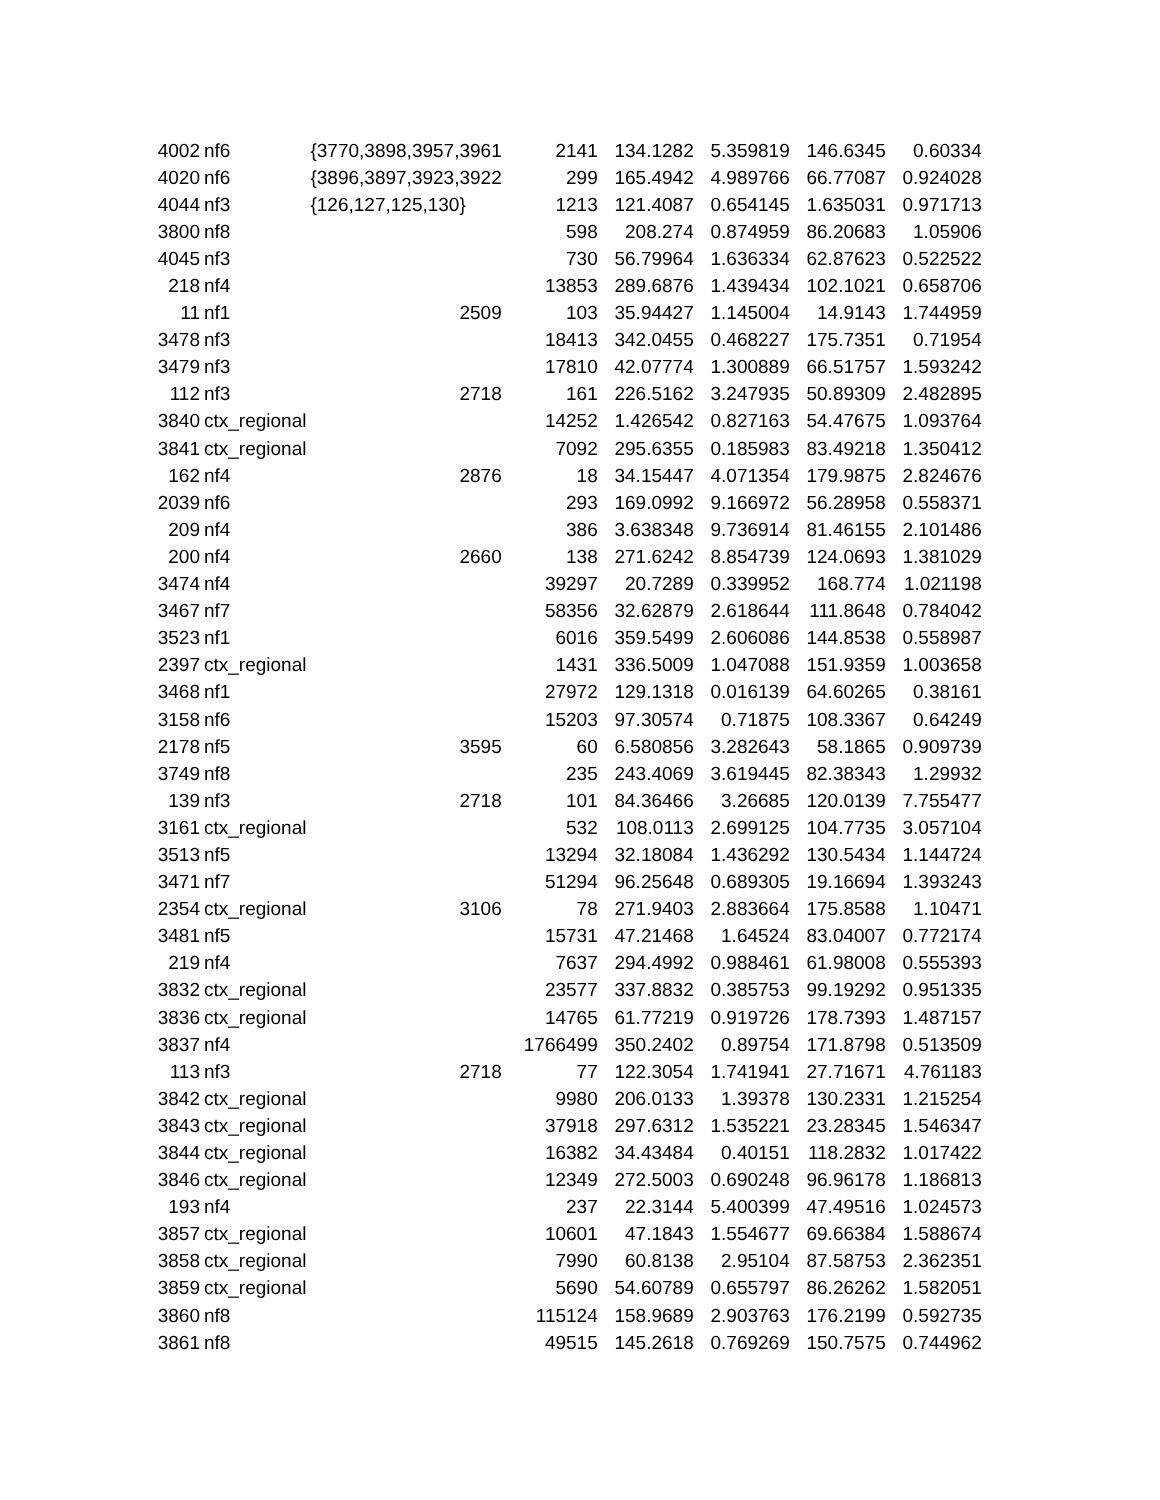| 4002 | nf6 | {3770,3898,3957,3961 | 2141 | 134.1282 | 5.359819 | 146.6345 | 0.60334 |
| 4020 | nf6 | {3896,3897,3923,3922 | 299 | 165.4942 | 4.989766 | 66.77087 | 0.924028 |
| 4044 | nf3 | {126,127,125,130} | 1213 | 121.4087 | 0.654145 | 1.635031 | 0.971713 |
| 3800 | nf8 | | 598 | 208.274 | 0.874959 | 86.20683 | 1.05906 |
| 4045 | nf3 | | 730 | 56.79964 | 1.636334 | 62.87623 | 0.522522 |
| 218 | nf4 | | 13853 | 289.6876 | 1.439434 | 102.1021 | 0.658706 |
| 11 | nf1 | 2509 | 103 | 35.94427 | 1.145004 | 14.9143 | 1.744959 |
| 3478 | nf3 | | 18413 | 342.0455 | 0.468227 | 175.7351 | 0.71954 |
| 3479 | nf3 | | 17810 | 42.07774 | 1.300889 | 66.51757 | 1.593242 |
| 112 | nf3 | 2718 | 161 | 226.5162 | 3.247935 | 50.89309 | 2.482895 |
| 3840 | ctx_regional | | 14252 | 1.426542 | 0.827163 | 54.47675 | 1.093764 |
| 3841 | ctx_regional | | 7092 | 295.6355 | 0.185983 | 83.49218 | 1.350412 |
| 162 | nf4 | 2876 | 18 | 34.15447 | 4.071354 | 179.9875 | 2.824676 |
| 2039 | nf6 | | 293 | 169.0992 | 9.166972 | 56.28958 | 0.558371 |
| 209 | nf4 | | 386 | 3.638348 | 9.736914 | 81.46155 | 2.101486 |
| 200 | nf4 | 2660 | 138 | 271.6242 | 8.854739 | 124.0693 | 1.381029 |
| 3474 | nf4 | | 39297 | 20.7289 | 0.339952 | 168.774 | 1.021198 |
| 3467 | nf7 | | 58356 | 32.62879 | 2.618644 | 111.8648 | 0.784042 |
| 3523 | nf1 | | 6016 | 359.5499 | 2.606086 | 144.8538 | 0.558987 |
| 2397 | ctx_regional | | 1431 | 336.5009 | 1.047088 | 151.9359 | 1.003658 |
| 3468 | nf1 | | 27972 | 129.1318 | 0.016139 | 64.60265 | 0.38161 |
| 3158 | nf6 | | 15203 | 97.30574 | 0.71875 | 108.3367 | 0.64249 |
| 2178 | nf5 | 3595 | 60 | 6.580856 | 3.282643 | 58.1865 | 0.909739 |
| 3749 | nf8 | | 235 | 243.4069 | 3.619445 | 82.38343 | 1.29932 |
| 139 | nf3 | 2718 | 101 | 84.36466 | 3.26685 | 120.0139 | 7.755477 |
| 3161 | ctx_regional | | 532 | 108.0113 | 2.699125 | 104.7735 | 3.057104 |
| 3513 | nf5 | | 13294 | 32.18084 | 1.436292 | 130.5434 | 1.144724 |
| 3471 | nf7 | | 51294 | 96.25648 | 0.689305 | 19.16694 | 1.393243 |
| 2354 | ctx_regional | 3106 | 78 | 271.9403 | 2.883664 | 175.8588 | 1.10471 |
| 3481 | nf5 | | 15731 | 47.21468 | 1.64524 | 83.04007 | 0.772174 |
| 219 | nf4 | | 7637 | 294.4992 | 0.988461 | 61.98008 | 0.555393 |
| 3832 | ctx_regional | | 23577 | 337.8832 | 0.385753 | 99.19292 | 0.951335 |
| 3836 | ctx_regional | | 14765 | 61.77219 | 0.919726 | 178.7393 | 1.487157 |
| 3837 | nf4 | | 1766499 | 350.2402 | 0.89754 | 171.8798 | 0.513509 |
| 113 | nf3 | 2718 | 77 | 122.3054 | 1.741941 | 27.71671 | 4.761183 |
| 3842 | ctx_regional | | 9980 | 206.0133 | 1.39378 | 130.2331 | 1.215254 |
| 3843 | ctx_regional | | 37918 | 297.6312 | 1.535221 | 23.28345 | 1.546347 |
| 3844 | ctx_regional | | 16382 | 34.43484 | 0.40151 | 118.2832 | 1.017422 |
| 3846 | ctx_regional | | 12349 | 272.5003 | 0.690248 | 96.96178 | 1.186813 |
| 193 | nf4 | | 237 | 22.3144 | 5.400399 | 47.49516 | 1.024573 |
| 3857 | ctx_regional | | 10601 | 47.1843 | 1.554677 | 69.66384 | 1.588674 |
| 3858 | ctx_regional | | 7990 | 60.8138 | 2.95104 | 87.58753 | 2.362351 |
| 3859 | ctx_regional | | 5690 | 54.60789 | 0.655797 | 86.26262 | 1.582051 |
| 3860 | nf8 | | 115124 | 158.9689 | 2.903763 | 176.2199 | 0.592735 |
| 3861 | nf8 | | 49515 | 145.2618 | 0.769269 | 150.7575 | 0.744962 |